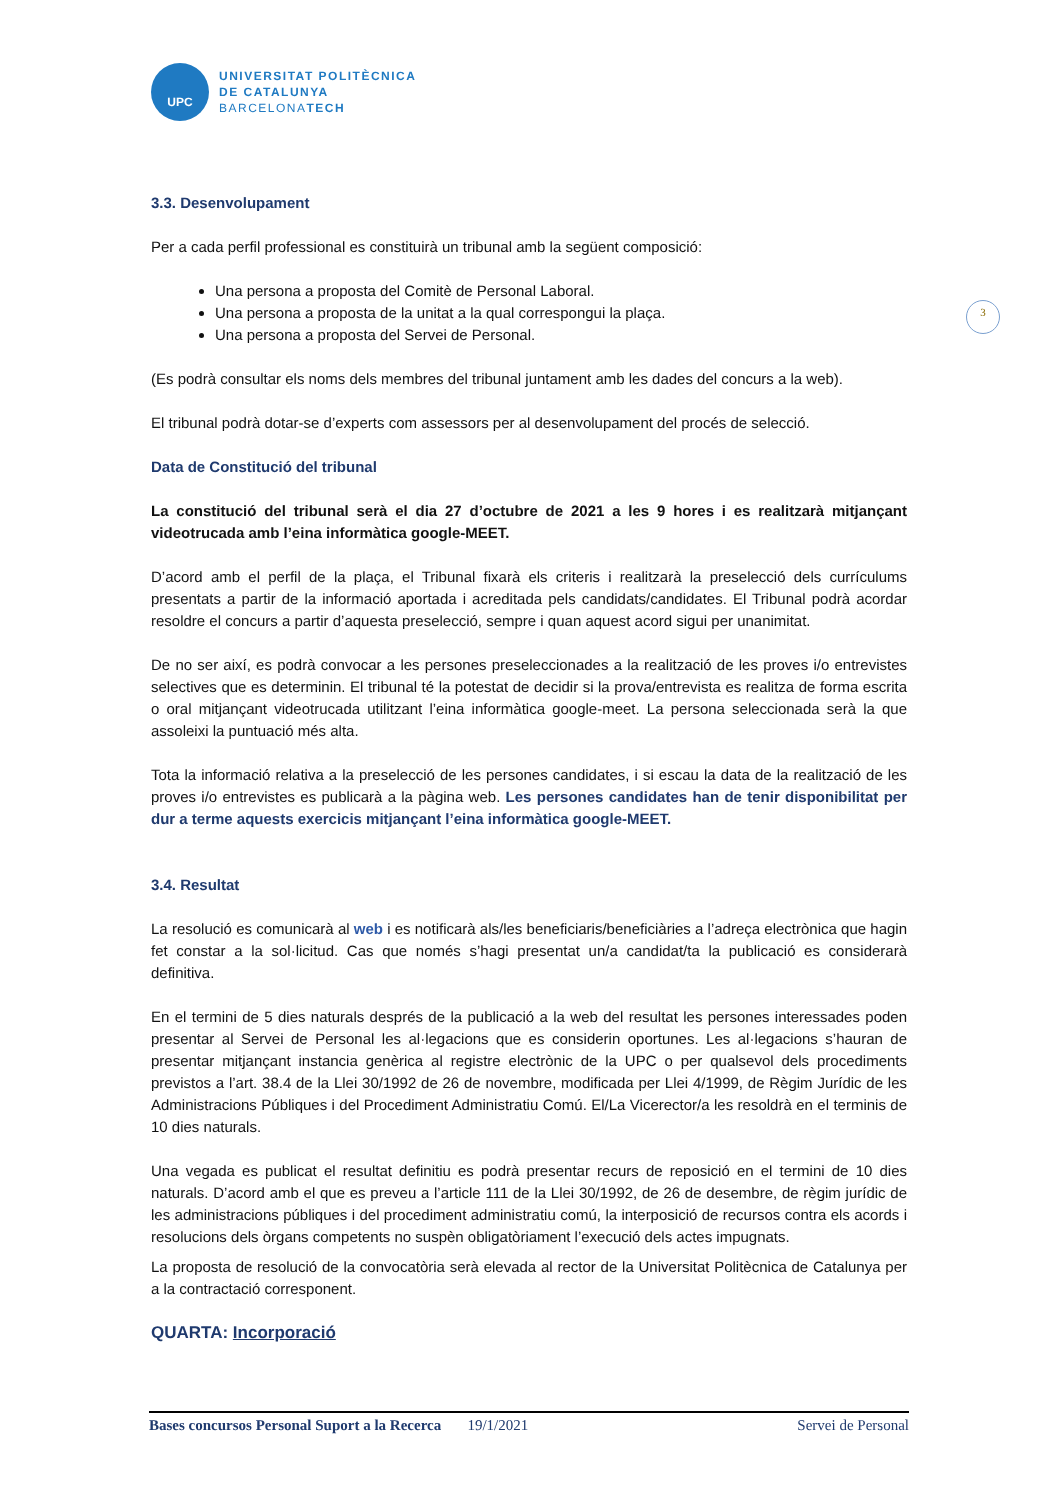3
UPC
UNIVERSITAT POLITÈCNICA
DE CATALUNYA
BARCELONATECH
3.3. Desenvolupament
Per a cada perfil professional es constituirà un tribunal amb la següent composició:
Una persona a proposta del Comitè de Personal Laboral.
Una persona a proposta de la unitat a la qual correspongui la plaça.
Una persona a proposta del Servei de Personal.
(Es podrà consultar els noms dels membres del tribunal juntament amb les dades del concurs a la web).
El tribunal podrà dotar-se d’experts com assessors per al desenvolupament del procés de selecció.
Data de Constitució del tribunal
La constitució del tribunal serà el dia 27 d’octubre de 2021 a les 9 hores i es realitzarà mitjançant videotrucada amb l’eina informàtica google-MEET.
D’acord amb el perfil de la plaça, el Tribunal fixarà els criteris i realitzarà la preselecció dels currículums presentats a partir de la informació aportada i acreditada pels candidats/candidates. El Tribunal podrà acordar resoldre el concurs a partir d’aquesta preselecció, sempre i quan aquest acord sigui per unanimitat.
De no ser així, es podrà convocar a les persones preseleccionades a la realització de les proves i/o entrevistes selectives que es determinin. El tribunal té la potestat de decidir si la prova/entrevista es realitza de forma escrita o oral mitjançant videotrucada utilitzant l’eina informàtica google-meet. La persona seleccionada serà la que assoleixi la puntuació més alta.
Tota la informació relativa a la preselecció de les persones candidates, i si escau la data de la realització de les proves i/o entrevistes es publicarà a la pàgina web. Les persones candidates han de tenir disponibilitat per dur a terme aquests exercicis mitjançant l’eina informàtica google-MEET.
3.4. Resultat
La resolució es comunicarà al web i es notificarà als/les beneficiaris/beneficiàries a l’adreça electrònica que hagin fet constar a la sol·licitud. Cas que només s’hagi presentat un/a candidat/ta la publicació es considerarà definitiva.
En el termini de 5 dies naturals després de la publicació a la web del resultat les persones interessades poden presentar al Servei de Personal les al·legacions que es considerin oportunes. Les al·legacions s’hauran de presentar mitjançant instancia genèrica al registre electrònic de la UPC o per qualsevol dels procediments previstos a l’art. 38.4 de la Llei 30/1992 de 26 de novembre, modificada per Llei 4/1999, de Règim Jurídic de les Administracions Públiques i del Procediment Administratiu Comú. El/La Vicerector/a les resoldrà en el terminis de 10 dies naturals.
Una vegada es publicat el resultat definitiu es podrà presentar recurs de reposició en el termini de 10 dies naturals. D’acord amb el que es preveu a l’article 111 de la Llei 30/1992, de 26 de desembre, de règim jurídic de les administracions públiques i del procediment administratiu comú, la interposició de recursos contra els acords i resolucions dels òrgans competents no suspèn obligatòriament l’execució dels actes impugnats.
La proposta de resolució de la convocatòria serà elevada al rector de la Universitat Politècnica de Catalunya per a la contractació corresponent.
QUARTA: Incorporació
Bases concursos Personal Suport a la Recerca 19/1/2021 Servei de Personal